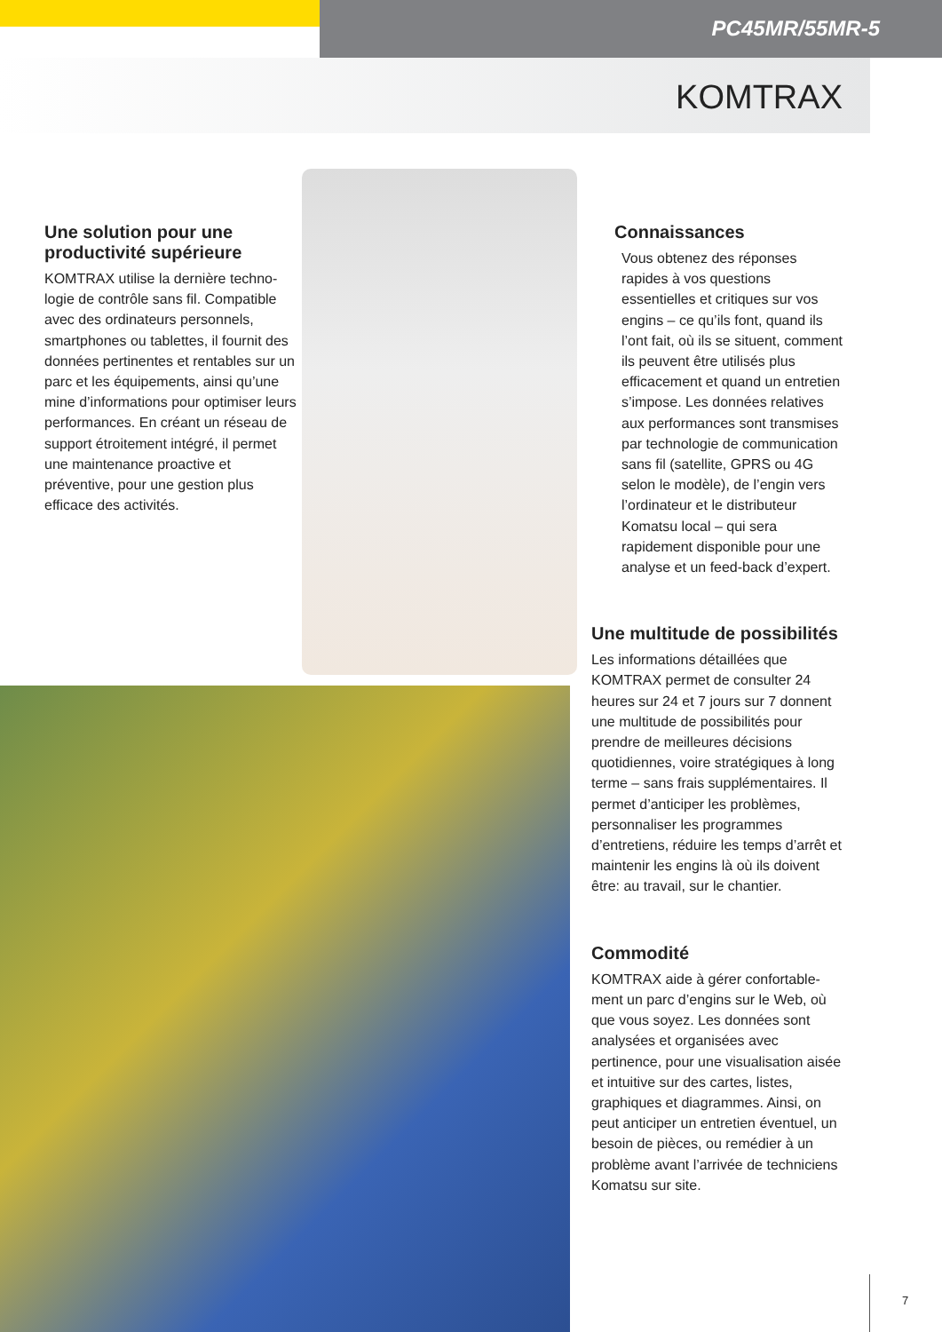PC45MR/55MR-5
KOMTRAX
Une solution pour une productivité supérieure
KOMTRAX utilise la dernière techno­logie de contrôle sans fil. Compatible avec des ordinateurs personnels, smartphones ou tablettes, il fournit des données pertinentes et rentables sur un parc et les équipements, ainsi qu’une mine d’informations pour op­timiser leurs performances. En créant un réseau de support étroitement intégré, il permet une maintenance proactive et préventive, pour une gestion plus efficace des activités.
Connaissances
Vous obtenez des réponses rapides à vos questions essentielles et critiques sur vos engins – ce qu’ils font, quand ils l’ont fait, où ils se situent, comment ils peuvent être utilisés plus efficacement et quand un entretien s’impose. Les données relatives aux performances sont transmises par technologie de communication sans fil (satellite, GPRS ou 4G selon le modèle), de l’engin vers l’ordinateur et le distributeur Komatsu local – qui sera rapidement disponible pour une analyse et un feed-back d’expert.
Une multitude de possibilités
Les informations détaillées que KOMTRAX permet de consulter 24 heures sur 24 et 7 jours sur 7 donnent une multitude de possi­bilités pour prendre de meilleures décisions quotidiennes, voire stra­tégiques à long terme – sans frais supplémentaires. Il permet d’antici­per les problèmes, personnaliser les programmes d’entretiens, réduire les temps d’arrêt et maintenir les engins là où ils doivent être: au travail, sur le chantier.
Commodité
KOMTRAX aide à gérer confortable­ment un parc d’engins sur le Web, où que vous soyez. Les données sont analysées et organisées avec pertinence, pour une visualisation ai­sée et intuitive sur des cartes, listes, graphiques et diagrammes. Ainsi, on peut anticiper un entretien éventuel, un besoin de pièces, ou remédier à un problème avant l’arrivée de tech­niciens Komatsu sur site.
7